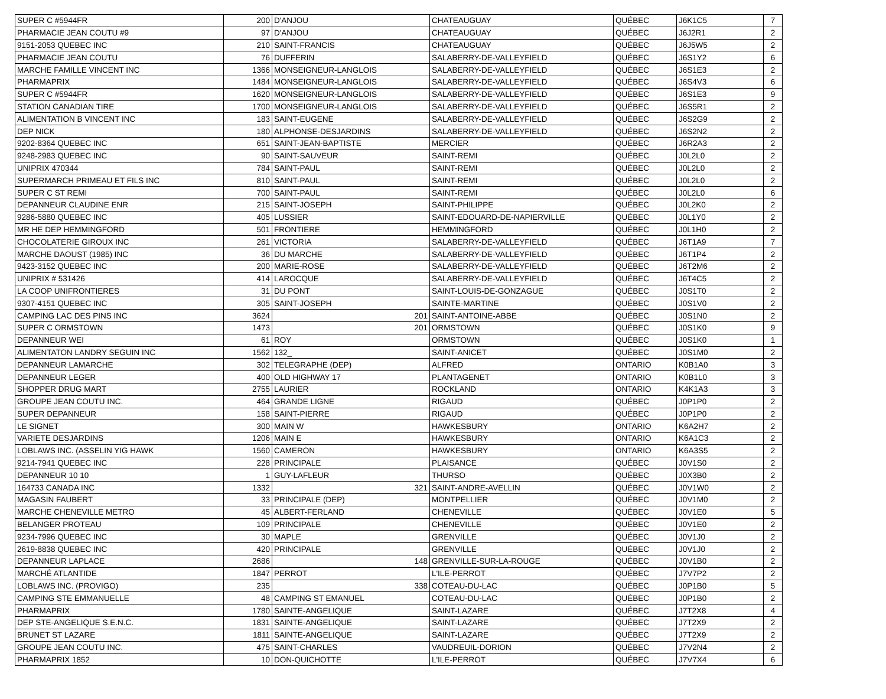| SUPER C #5944FR | 200 | D'ANJOU | CHATEAUGUAY | QUÉBEC | J6K1C5 | 7 |
| PHARMACIE JEAN COUTU #9 | 97 | D'ANJOU | CHATEAUGUAY | QUÉBEC | J6J2R1 | 2 |
| 9151-2053 QUEBEC INC | 210 | SAINT-FRANCIS | CHATEAUGUAY | QUÉBEC | J6J5W5 | 2 |
| PHARMACIE JEAN COUTU | 76 | DUFFERIN | SALABERRY-DE-VALLEYFIELD | QUÉBEC | J6S1Y2 | 6 |
| MARCHE FAMILLE VINCENT INC | 1366 | MONSEIGNEUR-LANGLOIS | SALABERRY-DE-VALLEYFIELD | QUÉBEC | J6S1E3 | 2 |
| PHARMAPRIX | 1484 | MONSEIGNEUR-LANGLOIS | SALABERRY-DE-VALLEYFIELD | QUÉBEC | J6S4V3 | 6 |
| SUPER C #5944FR | 1620 | MONSEIGNEUR-LANGLOIS | SALABERRY-DE-VALLEYFIELD | QUÉBEC | J6S1E3 | 9 |
| STATION CANADIAN TIRE | 1700 | MONSEIGNEUR-LANGLOIS | SALABERRY-DE-VALLEYFIELD | QUÉBEC | J6S5R1 | 2 |
| ALIMENTATION B VINCENT INC | 183 | SAINT-EUGENE | SALABERRY-DE-VALLEYFIELD | QUÉBEC | J6S2G9 | 2 |
| DEP NICK | 180 | ALPHONSE-DESJARDINS | SALABERRY-DE-VALLEYFIELD | QUÉBEC | J6S2N2 | 2 |
| 9202-8364 QUEBEC INC | 651 | SAINT-JEAN-BAPTISTE | MERCIER | QUÉBEC | J6R2A3 | 2 |
| 9248-2983 QUEBEC INC | 90 | SAINT-SAUVEUR | SAINT-REMI | QUÉBEC | J0L2L0 | 2 |
| UNIPRIX 470344 | 784 | SAINT-PAUL | SAINT-REMI | QUÉBEC | J0L2L0 | 2 |
| SUPERMARCH PRIMEAU ET FILS INC | 810 | SAINT-PAUL | SAINT-REMI | QUÉBEC | J0L2L0 | 2 |
| SUPER C ST REMI | 700 | SAINT-PAUL | SAINT-REMI | QUÉBEC | J0L2L0 | 6 |
| DEPANNEUR CLAUDINE ENR | 215 | SAINT-JOSEPH | SAINT-PHILIPPE | QUÉBEC | J0L2K0 | 2 |
| 9286-5880 QUEBEC INC | 405 | LUSSIER | SAINT-EDOUARD-DE-NAPIERVILLE | QUÉBEC | J0L1Y0 | 2 |
| MR HE DEP HEMMINGFORD | 501 | FRONTIERE | HEMMINGFORD | QUÉBEC | J0L1H0 | 2 |
| CHOCOLATERIE GIROUX INC | 261 | VICTORIA | SALABERRY-DE-VALLEYFIELD | QUÉBEC | J6T1A9 | 7 |
| MARCHE DAOUST (1985) INC | 36 | DU MARCHE | SALABERRY-DE-VALLEYFIELD | QUÉBEC | J6T1P4 | 2 |
| 9423-3152 QUEBEC INC | 200 | MARIE-ROSE | SALABERRY-DE-VALLEYFIELD | QUÉBEC | J6T2M6 | 2 |
| UNIPRIX # 531426 | 414 | LAROCQUE | SALABERRY-DE-VALLEYFIELD | QUÉBEC | J6T4C5 | 2 |
| LA COOP UNIFRONTIERES | 31 | DU PONT | SAINT-LOUIS-DE-GONZAGUE | QUÉBEC | J0S1T0 | 2 |
| 9307-4151 QUEBEC INC | 305 | SAINT-JOSEPH | SAINTE-MARTINE | QUÉBEC | J0S1V0 | 2 |
| CAMPING LAC DES PINS INC | 3624 | 201 | SAINT-ANTOINE-ABBE | QUÉBEC | J0S1N0 | 2 |
| SUPER C ORMSTOWN | 1473 | 201 | ORMSTOWN | QUÉBEC | J0S1K0 | 9 |
| DEPANNEUR WEI | 61 | ROY | ORMSTOWN | QUÉBEC | J0S1K0 | 1 |
| ALIMENTATON LANDRY SEGUIN INC | 1562 | 132_ | SAINT-ANICET | QUÉBEC | J0S1M0 | 2 |
| DEPANNEUR LAMARCHE | 302 | TELEGRAPHE (DEP) | ALFRED | ONTARIO | K0B1A0 | 3 |
| DEPANNEUR LEGER | 400 | OLD HIGHWAY 17 | PLANTAGENET | ONTARIO | K0B1L0 | 3 |
| SHOPPER DRUG MART | 2755 | LAURIER | ROCKLAND | ONTARIO | K4K1A3 | 3 |
| GROUPE JEAN COUTU INC. | 464 | GRANDE LIGNE | RIGAUD | QUÉBEC | J0P1P0 | 2 |
| SUPER DEPANNEUR | 158 | SAINT-PIERRE | RIGAUD | QUÉBEC | J0P1P0 | 2 |
| LE SIGNET | 300 | MAIN W | HAWKESBURY | ONTARIO | K6A2H7 | 2 |
| VARIETE DESJARDINS | 1206 | MAIN E | HAWKESBURY | ONTARIO | K6A1C3 | 2 |
| LOBLAWS INC. (ASSELIN YIG HAWK | 1560 | CAMERON | HAWKESBURY | ONTARIO | K6A3S5 | 2 |
| 9214-7941 QUEBEC INC | 228 | PRINCIPALE | PLAISANCE | QUÉBEC | J0V1S0 | 2 |
| DEPANNEUR 10 10 | 1 | GUY-LAFLEUR | THURSO | QUÉBEC | J0X3B0 | 2 |
| 164733 CANADA INC | 1332 | 321 | SAINT-ANDRE-AVELLIN | QUÉBEC | J0V1W0 | 2 |
| MAGASIN FAUBERT | 33 | PRINCIPALE (DEP) | MONTPELLIER | QUÉBEC | J0V1M0 | 2 |
| MARCHE CHENEVILLE METRO | 45 | ALBERT-FERLAND | CHENEVILLE | QUÉBEC | J0V1E0 | 5 |
| BELANGER PROTEAU | 109 | PRINCIPALE | CHENEVILLE | QUÉBEC | J0V1E0 | 2 |
| 9234-7996 QUEBEC INC | 30 | MAPLE | GRENVILLE | QUÉBEC | J0V1J0 | 2 |
| 2619-8838 QUEBEC INC | 420 | PRINCIPALE | GRENVILLE | QUÉBEC | J0V1J0 | 2 |
| DEPANNEUR LAPLACE | 2686 | 148 | GRENVILLE-SUR-LA-ROUGE | QUÉBEC | J0V1B0 | 2 |
| MARCHÉ ATLANTIDE | 1847 | PERROT | L'ILE-PERROT | QUÉBEC | J7V7P2 | 2 |
| LOBLAWS INC. (PROVIGO) | 235 | 338 | COTEAU-DU-LAC | QUÉBEC | J0P1B0 | 5 |
| CAMPING STE EMMANUELLE | 48 | CAMPING ST EMANUEL | COTEAU-DU-LAC | QUÉBEC | J0P1B0 | 2 |
| PHARMAPRIX | 1780 | SAINTE-ANGELIQUE | SAINT-LAZARE | QUÉBEC | J7T2X8 | 4 |
| DEP STE-ANGELIQUE S.E.N.C. | 1831 | SAINTE-ANGELIQUE | SAINT-LAZARE | QUÉBEC | J7T2X9 | 2 |
| BRUNET ST LAZARE | 1811 | SAINTE-ANGELIQUE | SAINT-LAZARE | QUÉBEC | J7T2X9 | 2 |
| GROUPE JEAN COUTU INC. | 475 | SAINT-CHARLES | VAUDREUIL-DORION | QUÉBEC | J7V2N4 | 2 |
| PHARMAPRIX 1852 | 10 | DON-QUICHOTTE | L'ILE-PERROT | QUÉBEC | J7V7X4 | 6 |